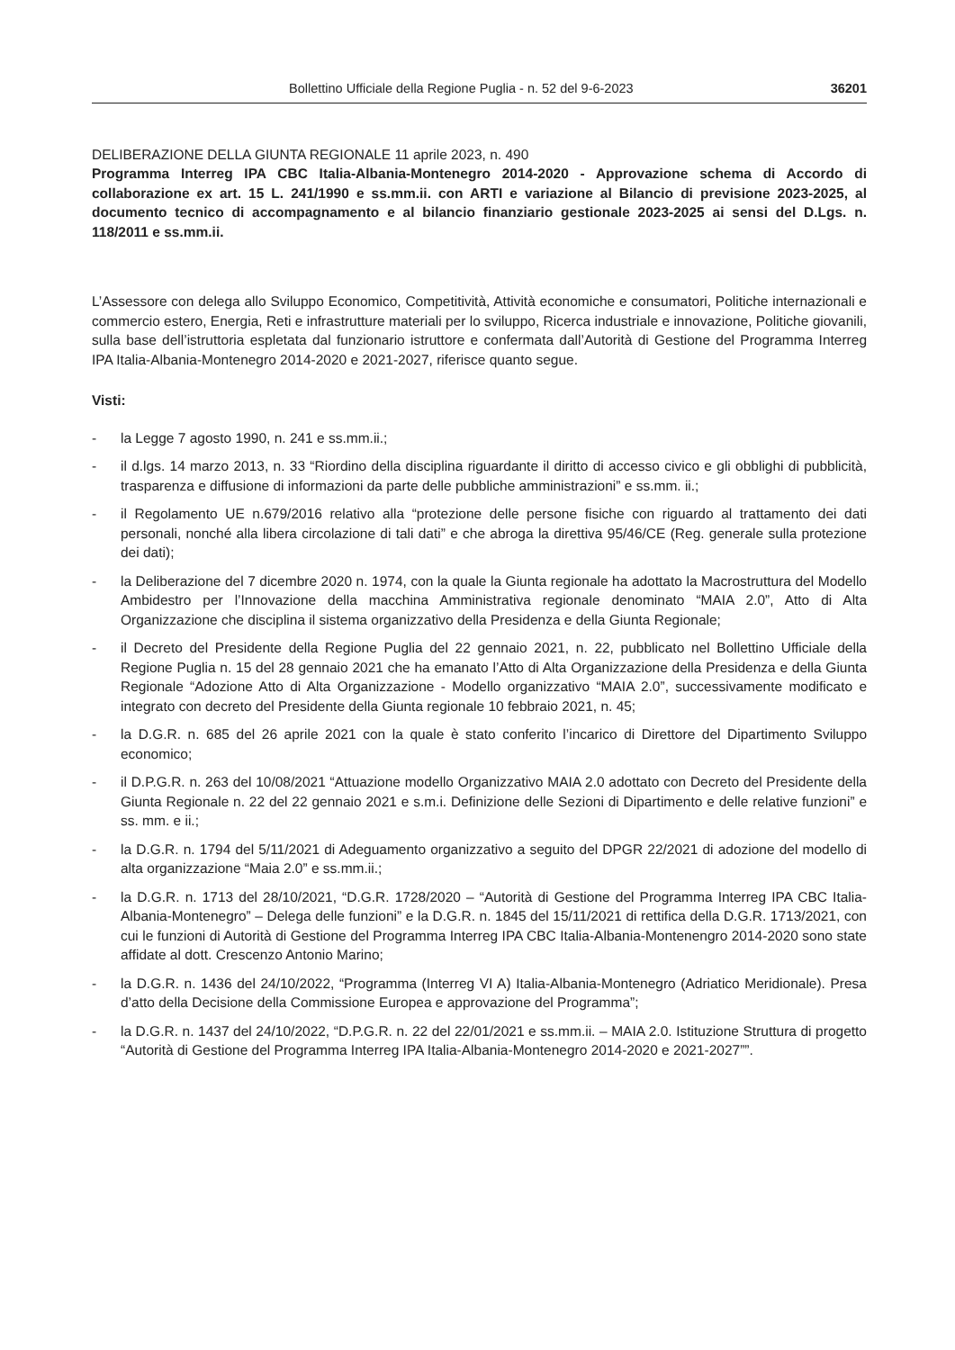Bollettino Ufficiale della Regione Puglia - n. 52 del 9-6-2023 36201
DELIBERAZIONE DELLA GIUNTA REGIONALE 11 aprile 2023, n. 490
Programma Interreg IPA CBC Italia-Albania-Montenegro 2014-2020 - Approvazione schema di Accordo di collaborazione ex art. 15 L. 241/1990 e ss.mm.ii. con ARTI e variazione al Bilancio di previsione 2023-2025, al documento tecnico di accompagnamento e al bilancio finanziario gestionale 2023-2025 ai sensi del D.Lgs. n. 118/2011 e ss.mm.ii.
L’Assessore con delega allo Sviluppo Economico, Competitività, Attività economiche e consumatori, Politiche internazionali e commercio estero, Energia, Reti e infrastrutture materiali per lo sviluppo, Ricerca industriale e innovazione, Politiche giovanili, sulla base dell’istruttoria espletata dal funzionario istruttore e confermata dall’Autorità di Gestione del Programma Interreg IPA Italia-Albania-Montenegro 2014-2020 e 2021-2027, riferisce quanto segue.
Visti:
- la Legge 7 agosto 1990, n. 241 e ss.mm.ii.;
- il d.lgs. 14 marzo 2013, n. 33 “Riordino della disciplina riguardante il diritto di accesso civico e gli obblighi di pubblicità, trasparenza e diffusione di informazioni da parte delle pubbliche amministrazioni” e ss.mm. ii.;
- il Regolamento UE n.679/2016 relativo alla “protezione delle persone fisiche con riguardo al trattamento dei dati personali, nonché alla libera circolazione di tali dati” e che abroga la direttiva 95/46/CE (Reg. generale sulla protezione dei dati);
- la Deliberazione del 7 dicembre 2020 n. 1974, con la quale la Giunta regionale ha adottato la Macrostruttura del Modello Ambidestro per l’Innovazione della macchina Amministrativa regionale denominato “MAIA 2.0”, Atto di Alta Organizzazione che disciplina il sistema organizzativo della Presidenza e della Giunta Regionale;
- il Decreto del Presidente della Regione Puglia del 22 gennaio 2021, n. 22, pubblicato nel Bollettino Ufficiale della Regione Puglia n. 15 del 28 gennaio 2021 che ha emanato l’Atto di Alta Organizzazione della Presidenza e della Giunta Regionale “Adozione Atto di Alta Organizzazione - Modello organizzativo “MAIA 2.0”, successivamente modificato e integrato con decreto del Presidente della Giunta regionale 10 febbraio 2021, n. 45;
- la D.G.R. n. 685 del 26 aprile 2021 con la quale è stato conferito l’incarico di Direttore del Dipartimento Sviluppo economico;
- il D.P.G.R. n. 263 del 10/08/2021 “Attuazione modello Organizzativo MAIA 2.0 adottato con Decreto del Presidente della Giunta Regionale n. 22 del 22 gennaio 2021 e s.m.i. Definizione delle Sezioni di Dipartimento e delle relative funzioni” e ss. mm. e ii.;
- la D.G.R. n. 1794 del 5/11/2021 di Adeguamento organizzativo a seguito del DPGR 22/2021 di adozione del modello di alta organizzazione “Maia 2.0” e ss.mm.ii.;
- la D.G.R. n. 1713 del 28/10/2021, “D.G.R. 1728/2020 – “Autorità di Gestione del Programma Interreg IPA CBC Italia-Albania-Montenegro” – Delega delle funzioni” e la D.G.R. n. 1845 del 15/11/2021 di rettifica della D.G.R. 1713/2021, con cui le funzioni di Autorità di Gestione del Programma Interreg IPA CBC Italia-Albania-Montenengro 2014-2020 sono state affidate al dott. Crescenzo Antonio Marino;
- la D.G.R. n. 1436 del 24/10/2022, “Programma (Interreg VI A) Italia-Albania-Montenegro (Adriatico Meridionale). Presa d’atto della Decisione della Commissione Europea e approvazione del Programma”;
- la D.G.R. n. 1437 del 24/10/2022, “D.P.G.R. n. 22 del 22/01/2021 e ss.mm.ii. – MAIA 2.0. Istituzione Struttura di progetto “Autorità di Gestione del Programma Interreg IPA Italia-Albania-Montenegro 2014-2020 e 2021-2027””.